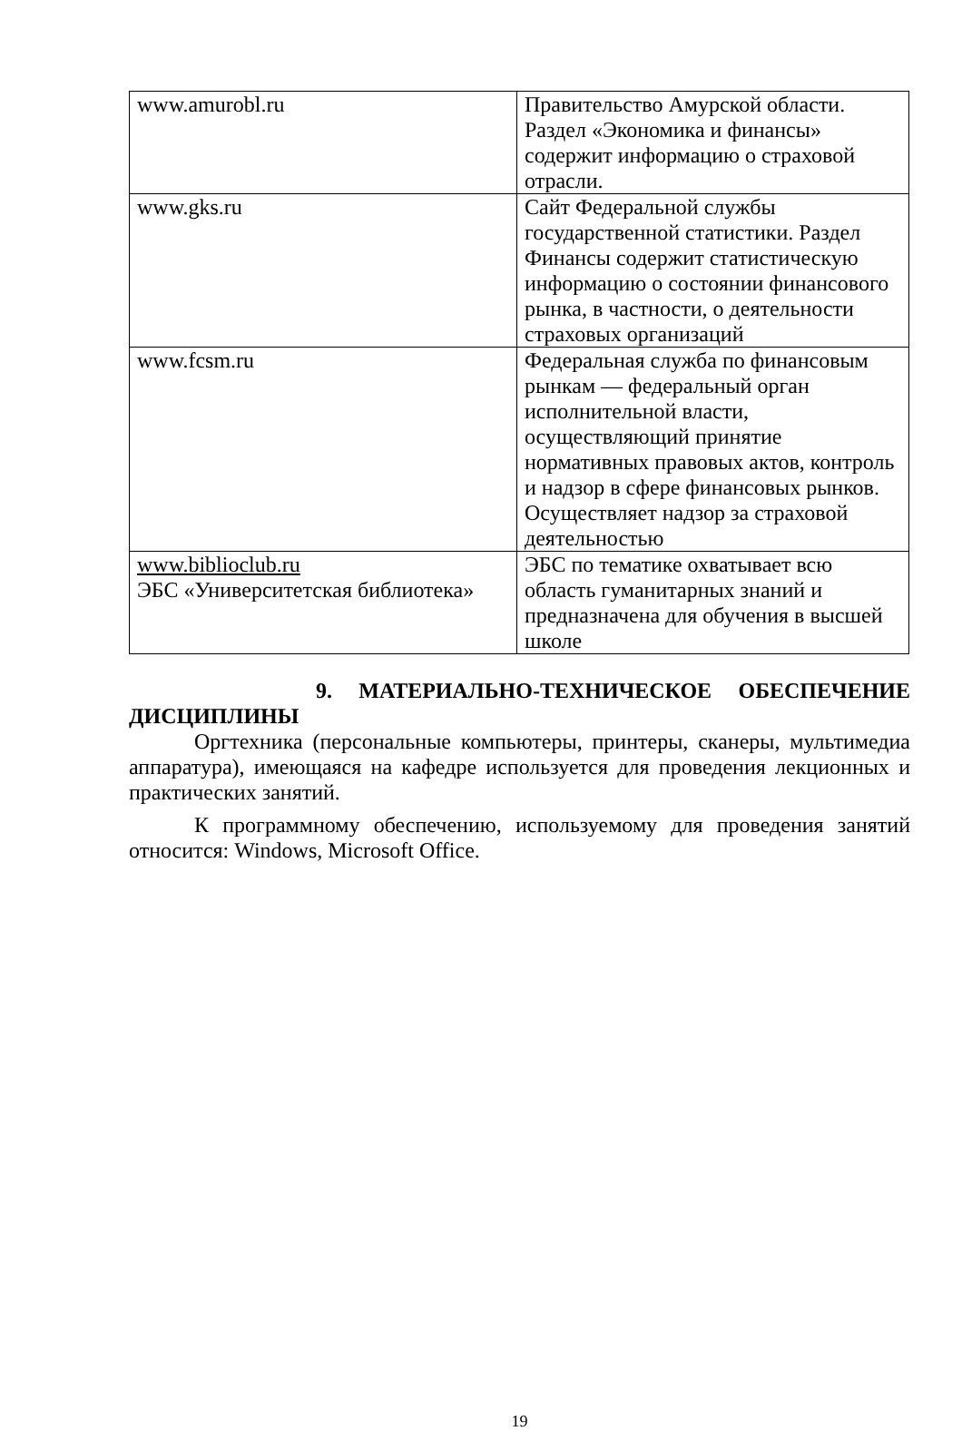| www.amurobl.ru | Правительство Амурской области. Раздел «Экономика и финансы» содержит информацию о страховой отрасли. |
| www.gks.ru | Сайт Федеральной службы государственной статистики. Раздел Финансы содержит статистическую информацию о состоянии финансового рынка, в частности, о деятельности страховых организаций |
| www.fcsm.ru | Федеральная служба по финансовым рынкам — федеральный орган исполнительной власти, осуществляющий принятие нормативных правовых актов, контроль и надзор в сфере финансовых рынков. Осуществляет надзор за страховой деятельностью |
| www.biblioclub.ru ЭБС «Университетская библиотека» | ЭБС по тематике охватывает всю область гуманитарных знаний и предназначена для обучения в высшей школе |
9. МАТЕРИАЛЬНО-ТЕХНИЧЕСКОЕ ОБЕСПЕЧЕНИЕ
ДИСЦИПЛИНЫ
Оргтехника (персональные компьютеры, принтеры, сканеры, мультимедиа аппаратура), имеющаяся на кафедре используется для проведения лекционных и практических занятий.
К программному обеспечению, используемому для проведения занятий относится: Windows, Microsoft Office.
19